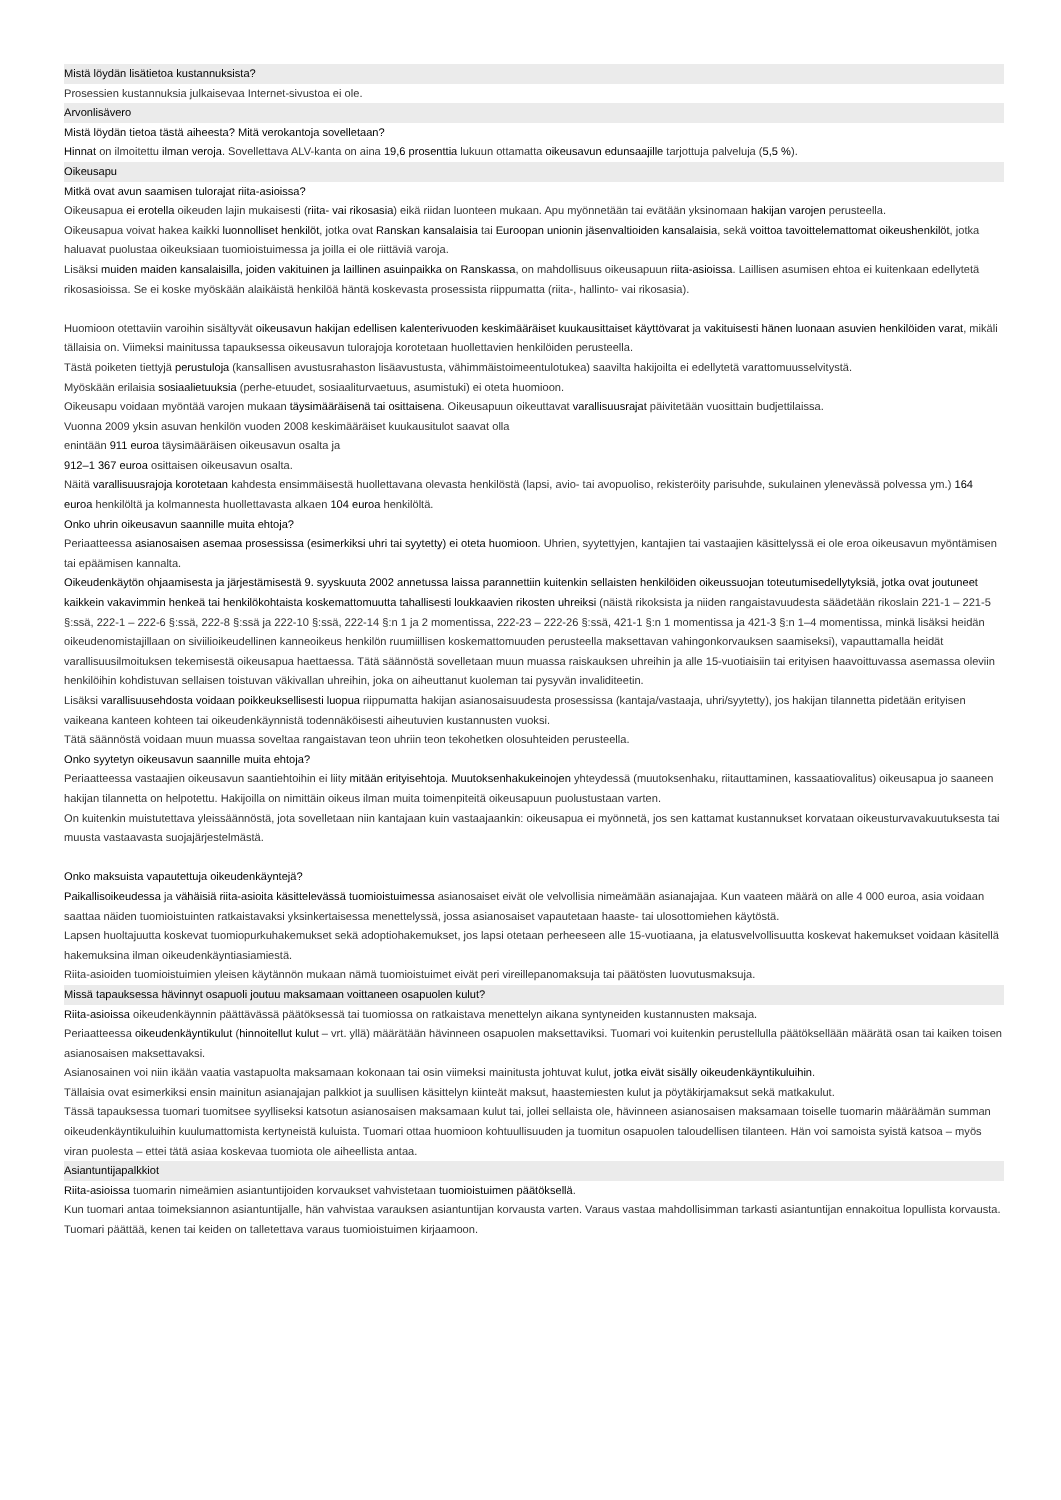Mistä löydän lisätietoa kustannuksista?
Prosessien kustannuksia julkaisevaa Internet-sivustoa ei ole.
Arvonlisävero
Mistä löydän tietoa tästä aiheesta? Mitä verokantoja sovelletaan?
Hinnat on ilmoitettu ilman veroja. Sovellettava ALV-kanta on aina 19,6 prosenttia lukuun ottamatta oikeusavun edunsaajille tarjottuja palveluja (5,5 %).
Oikeusapu
Mitkä ovat avun saamisen tulorajat riita-asioissa?
Oikeusapua ei erotella oikeuden lajin mukaisesti (riita- vai rikosasia) eikä riidan luonteen mukaan. Apu myönnetään tai evätään yksinomaan hakijan varojen perusteella.
Oikeusapua voivat hakea kaikki luonnolliset henkilöt, jotka ovat Ranskan kansalaisia tai Euroopan unionin jäsenvaltioiden kansalaisia, sekä voittoa tavoittelemattomat oikeushenkilöt, jotka haluavat puolustaa oikeuksiaan tuomioistuimessa ja joilla ei ole riittäviä varoja.
Lisäksi muiden maiden kansalaisilla, joiden vakituinen ja laillinen asuinpaikka on Ranskassa, on mahdollisuus oikeusapuun riita-asioissa. Laillisen asumisen ehtoa ei kuitenkaan edellytetä rikosasioissa. Se ei koske myöskään alaikäistä henkilöä häntä koskevasta prosessista riippumatta (riita-, hallinto- vai rikosasia).
Huomioon otettaviin varoihin sisältyvät oikeusavun hakijan edellisen kalenterivuoden keskimääräiset kuukausittaiset käyttövarat ja vakituisesti hänen luonaan asuvien henkilöiden varat, mikäli tällaisia on. Viimeksi mainitussa tapauksessa oikeusavun tulorajoja korotetaan huollettavien henkilöiden perusteella.
Tästä poiketen tiettyjä perustuloja (kansallisen avustusrahaston lisäavustusta, vähimmäistoimeentulotukea) saavilta hakijoilta ei edellytetä varattomuusselvitystä.
Myöskään erilaisia sosiaalietuuksia (perhe-etuudet, sosiaaliturvaetuus, asumistuki) ei oteta huomioon.
Oikeusapu voidaan myöntää varojen mukaan täysimääräisenä tai osittaisena. Oikeusapuun oikeuttavat varallisuusrajat päivitetään vuosittain budjettilaissa.
Vuonna 2009 yksin asuvan henkilön vuoden 2008 keskimääräiset kuukausitulot saavat olla
enintään 911 euroa täysimääräisen oikeusavun osalta ja
912–1 367 euroa osittaisen oikeusavun osalta.
Näitä varallisuusrajoja korotetaan kahdesta ensimmäisestä huollettavana olevasta henkilöstä (lapsi, avio- tai avopuoliso, rekisteröity parisuhde, sukulainen ylenevässä polvessa ym.) 164 euroa henkilöltä ja kolmannesta huollettavasta alkaen 104 euroa henkilöltä.
Onko uhrin oikeusavun saannille muita ehtoja?
Periaatteessa asianosaisen asemaa prosessissa (esimerkiksi uhri tai syytetty) ei oteta huomioon. Uhrien, syytettyjen, kantajien tai vastaajien käsittelyssä ei ole eroa oikeusavun myöntämisen tai epäämisen kannalta.
Oikeudenkäytön ohjaamisesta ja järjestämisestä 9. syyskuuta 2002 annetussa laissa parannettiin kuitenkin sellaisten henkilöiden oikeussuojan toteutumisedellytyksiä, jotka ovat joutuneet kaikkein vakavimmin henkeä tai henkilökohtaista koskemattomuutta tahallisesti loukkaavien rikosten uhreiksi (näistä rikoksista ja niiden rangaistavuudesta säädetään rikoslain 221-1 – 221-5 §:ssä, 222-1 – 222-6 §:ssä, 222-8 §:ssä ja 222-10 §:ssä, 222-14 §:n 1 ja 2 momentissa, 222-23 – 222-26 §:ssä, 421-1 §:n 1 momentissa ja 421-3 §:n 1–4 momentissa, minkä lisäksi heidän oikeudenomistajillaan on siviilioikeudellinen kanneoikeus henkilön ruumiillisen koskemattomuuden perusteella maksettavan vahingonkorvauksen saamiseksi), vapauttamalla heidät varallisuusilmoituksen tekemisestä oikeusapua haettaessa. Tätä säännöstä sovelletaan muun muassa raiskauksen uhreihin ja alle 15-vuotiaisiin tai erityisen haavoittuvassa asemassa oleviin henkilöihin kohdistuvan sellaisen toistuvan väkivallan uhreihin, joka on aiheuttanut kuoleman tai pysyvän invaliditeetin.
Lisäksi varallisuusehdosta voidaan poikkeuksellisesti luopua riippumatta hakijan asianosaisuudesta prosessissa (kantaja/vastaaja, uhri/syytetty), jos hakijan tilannetta pidetään erityisen vaikeana kanteen kohteen tai oikeudenkäynnistä todennäköisesti aiheutuvien kustannusten vuoksi.
Tätä säännöstä voidaan muun muassa soveltaa rangaistavan teon uhriin teon tekohetken olosuhteiden perusteella.
Onko syytetyn oikeusavun saannille muita ehtoja?
Periaatteessa vastaajien oikeusavun saantiehtoihin ei liity mitään erityisehtoja. Muutoksenhakukeinojen yhteydessä (muutoksenhaku, riitauttaminen, kassaatiovalitus) oikeusapua jo saaneen hakijan tilannetta on helpotettu. Hakijoilla on nimittäin oikeus ilman muita toimenpiteitä oikeusapuun puolustustaan varten.
On kuitenkin muistutettava yleissäännöstä, jota sovelletaan niin kantajaan kuin vastaajaankin: oikeusapua ei myönnetä, jos sen kattamat kustannukset korvataan oikeusturvavakuutuksesta tai muusta vastaavasta suojajärjestelmästä.
Onko maksuista vapautettuja oikeudenkäyntejä?
Paikallisoikeudessa ja vähäisiä riita-asioita käsittelevässä tuomioistuimessa asianosaiset eivät ole velvollisia nimeämään asianajajaa. Kun vaateen määrä on alle 4 000 euroa, asia voidaan saattaa näiden tuomioistuinten ratkaistavaksi yksinkertaisessa menettelyssä, jossa asianosaiset vapautetaan haaste- tai ulosottomiehen käytöstä.
Lapsen huoltajuutta koskevat tuomiopurkuhakemukset sekä adoptiohakemukset, jos lapsi otetaan perheeseen alle 15-vuotiaana, ja elatusvelvollisuutta koskevat hakemukset voidaan käsitellä hakemuksina ilman oikeudenkäyntiasiamiestä.
Riita-asioiden tuomioistuimien yleisen käytännön mukaan nämä tuomioistuimet eivät peri vireillepanomaksuja tai päätösten luovutusmaksuja.
Missä tapauksessa hävinnyt osapuoli joutuu maksamaan voittaneen osapuolen kulut?
Riita-asioissa oikeudenkäynnin päättävässä päätöksessä tai tuomiossa on ratkaistava menettelyn aikana syntyneiden kustannusten maksaja.
Periaatteessa oikeudenkäyntikulut (hinnoitellut kulut – vrt. yllä) määrätään hävinneen osapuolen maksettaviksi. Tuomari voi kuitenkin perustellulla päätöksellään määrätä osan tai kaiken toisen asianosaisen maksettavaksi.
Asianosainen voi niin ikään vaatia vastapuolta maksamaan kokonaan tai osin viimeksi mainitusta johtuvat kulut, jotka eivät sisälly oikeudenkäyntikuluihin.
Tällaisia ovat esimerkiksi ensin mainitun asianajajan palkkiot ja suullisen käsittelyn kiinteät maksut, haastemiesten kulut ja pöytäkirjamaksut sekä matkakulut.
Tässä tapauksessa tuomari tuomitsee syylliseksi katsotun asianosaisen maksamaan kulut tai, jollei sellaista ole, hävinneen asianosaisen maksamaan toiselle tuomarin määräämän summan oikeudenkäyntikuluihin kuulumattomista kertyneistä kuluista. Tuomari ottaa huomioon kohtuullisuuden ja tuomitun osapuolen taloudellisen tilanteen. Hän voi samoista syistä katsoa – myös viran puolesta – ettei tätä asiaa koskevaa tuomiota ole aiheellista antaa.
Asiantuntijapalkkiot
Riita-asioissa tuomarin nimeämien asiantuntijoiden korvaukset vahvistetaan tuomioistuimen päätöksellä.
Kun tuomari antaa toimeksiannon asiantuntijalle, hän vahvistaa varauksen asiantuntijan korvausta varten. Varaus vastaa mahdollisimman tarkasti asiantuntijan ennakoitua lopullista korvausta. Tuomari päättää, kenen tai keiden on talletettava varaus tuomioistuimen kirjaamoon.